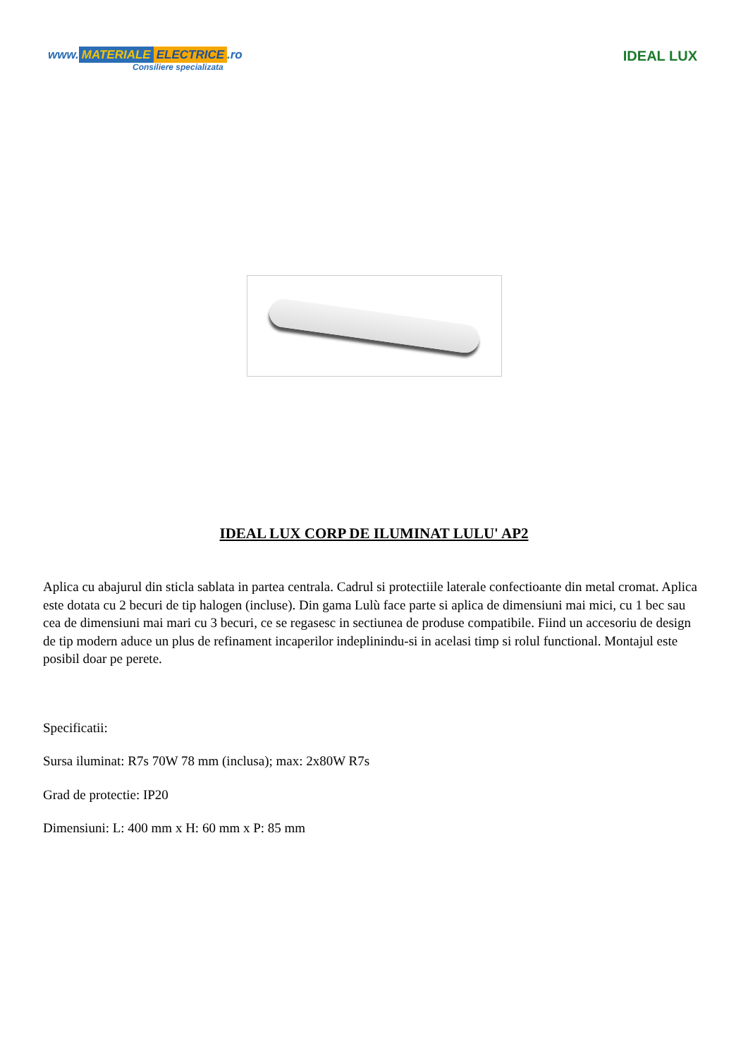www. MATERIALE ELECTRICE.ro
Consiliere specializata
IDEAL LUX
IDEAL LUX CORP DE ILUMINAT LULU' AP2
Aplica cu abajurul din sticla sablata in partea centrala. Cadrul si protectiile laterale confectioante din metal cromat. Aplica este dotata cu 2 becuri de tip halogen (incluse). Din gama Lulù face parte si aplica de dimensiuni mai mici, cu 1 bec sau cea de dimensiuni mai mari cu 3 becuri, ce se regasesc in sectiunea de produse compatibile. Fiind un accesoriu de design de tip modern aduce un plus de refinament incaperilor indeplinindu-si in acelasi timp si rolul functional. Montajul este posibil doar pe perete.
Specificatii:
Sursa iluminat: R7s 70W 78 mm (inclusa); max: 2x80W R7s
Grad de protectie: IP20
Dimensiuni: L: 400 mm x H: 60 mm x P: 85 mm